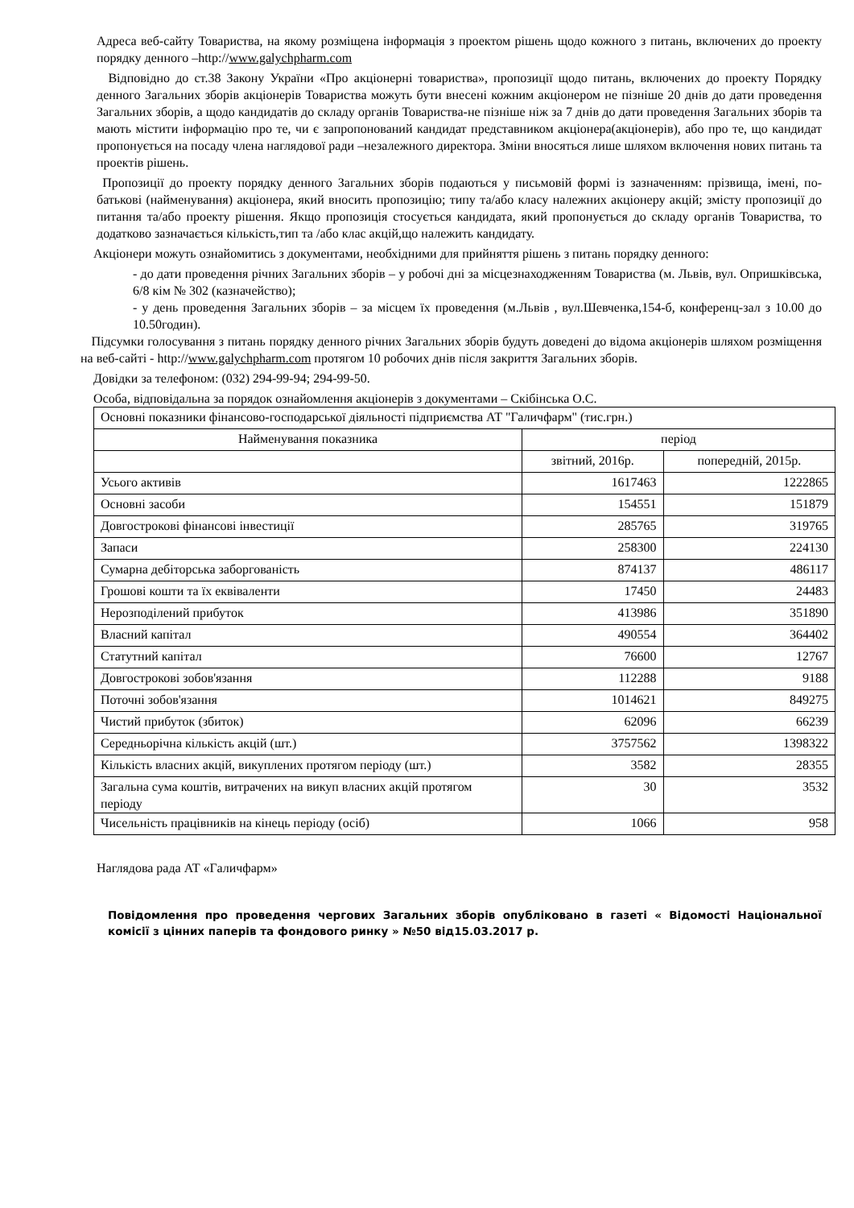Адреса веб-сайту Товариства, на якому розміщена інформація з проектом рішень щодо кожного з питань, включених до проекту порядку денного –http://www.galychpharm.com
Відповідно до ст.38 Закону України «Про акціонерні товариства», пропозиції щодо питань, включених до проекту Порядку денного Загальних зборів акціонерів Товариства можуть бути внесені кожним акціонером не пізніше 20 днів до дати проведення Загальних зборів, а щодо кандидатів до складу органів Товариства-не пізніше ніж за 7 днів до дати проведення Загальних зборів та мають містити інформацію про те, чи є запропонований кандидат представником акціонера(акціонерів), або про те, що кандидат пропонується на посаду члена наглядової ради –незалежного директора. Зміни вносяться лише шляхом включення нових питань та проектів рішень.
Пропозиції до проекту порядку денного Загальних зборів подаються у письмовій формі із зазначенням: прізвища, імені, по-батькові (найменування) акціонера, який вносить пропозицію; типу та/або класу належних акціонеру акцій; змісту пропозиції до питання та/або проекту рішення. Якщо пропозиція стосується кандидата, який пропонується до складу органів Товариства, то додатково зазначається кількість,тип та /або клас акцій,що належить кандидату.
Акціонери можуть ознайомитись з документами, необхідними для прийняття рішень з питань порядку денного:
- до дати проведення річних Загальних зборів – у робочі дні за місцезнаходженням Товариства (м. Львів, вул. Опришківська, 6/8 кім № 302 (казначейство);
- у день проведення Загальних зборів – за місцем їх проведення (м.Львів , вул.Шевченка,154-б, конференц-зал з 10.00 до 10.50годин).
Підсумки голосування з питань порядку денного річних Загальних зборів будуть доведені до відома акціонерів шляхом розміщення на веб-сайті - http://www.galychpharm.com протягом 10 робочих днів після закриття Загальних зборів.
Довідки за телефоном: (032) 294-99-94; 294-99-50.
Особа, відповідальна за порядок ознайомлення акціонерів з документами – Скібінська О.С.
| Основні показники фінансово-господарської діяльності підприємства АТ "Галичфарм" (тис.грн.) | | |
| Найменування показника | період | |
| | звітний, 2016р. | попередній, 2015р. |
| Усього активів | 1617463 | 1222865 |
| Основні засоби | 154551 | 151879 |
| Довгострокові фінансові інвестиції | 285765 | 319765 |
| Запаси | 258300 | 224130 |
| Сумарна дебіторська заборгованість | 874137 | 486117 |
| Грошові кошти та їх еквіваленти | 17450 | 24483 |
| Нерозподілений прибуток | 413986 | 351890 |
| Власний капітал | 490554 | 364402 |
| Статутний капітал | 76600 | 12767 |
| Довгострокові зобов'язання | 112288 | 9188 |
| Поточні зобов'язання | 1014621 | 849275 |
| Чистий прибуток (збиток) | 62096 | 66239 |
| Середньорічна кількість акцій (шт.) | 3757562 | 1398322 |
| Кількість власних акцій, викуплених протягом періоду (шт.) | 3582 | 28355 |
| Загальна сума коштів, витрачених на викуп власних акцій протягом періоду | 30 | 3532 |
| Чисельність працівників на кінець періоду (осіб) | 1066 | 958 |
Наглядова рада АТ «Галичфарм»
Повідомлення про проведення чергових Загальних зборів опубліковано в газеті « Відомості Національної комісії з цінних паперів та фондового ринку » №50 від15.03.2017 р.